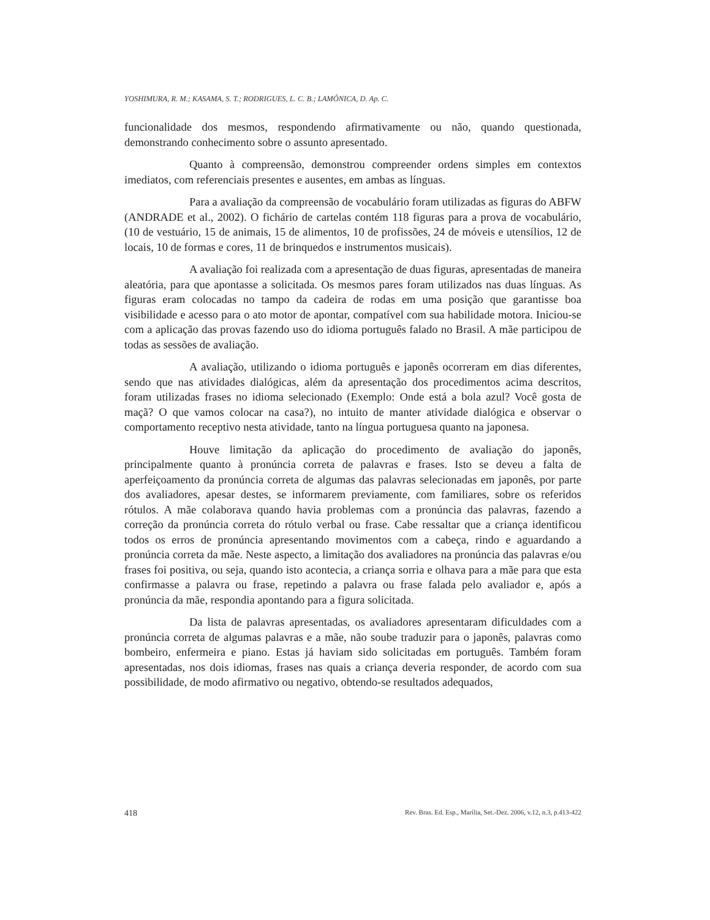YOSHIMURA, R. M.; KASAMA, S. T.; RODRIGUES, L. C. B.; LAMÔNICA, D. Ap. C.
funcionalidade dos mesmos, respondendo afirmativamente ou não, quando questionada, demonstrando conhecimento sobre o assunto apresentado.
Quanto à compreensão, demonstrou compreender ordens simples em contextos imediatos, com referenciais presentes e ausentes, em ambas as línguas.
Para a avaliação da compreensão de vocabulário foram utilizadas as figuras do ABFW (ANDRADE et al., 2002). O fichário de cartelas contém 118 figuras para a prova de vocabulário, (10 de vestuário, 15 de animais, 15 de alimentos, 10 de profissões, 24 de móveis e utensílios, 12 de locais, 10 de formas e cores, 11 de brinquedos e instrumentos musicais).
A avaliação foi realizada com a apresentação de duas figuras, apresentadas de maneira aleatória, para que apontasse a solicitada. Os mesmos pares foram utilizados nas duas línguas. As figuras eram colocadas no tampo da cadeira de rodas em uma posição que garantisse boa visibilidade e acesso para o ato motor de apontar, compatível com sua habilidade motora. Iniciou-se com a aplicação das provas fazendo uso do idioma português falado no Brasil. A mãe participou de todas as sessões de avaliação.
A avaliação, utilizando o idioma português e japonês ocorreram em dias diferentes, sendo que nas atividades dialógicas, além da apresentação dos procedimentos acima descritos, foram utilizadas frases no idioma selecionado (Exemplo: Onde está a bola azul? Você gosta de maçã? O que vamos colocar na casa?), no intuito de manter atividade dialógica e observar o comportamento receptivo nesta atividade, tanto na língua portuguesa quanto na japonesa.
Houve limitação da aplicação do procedimento de avaliação do japonês, principalmente quanto à pronúncia correta de palavras e frases. Isto se deveu a falta de aperfeiçoamento da pronúncia correta de algumas das palavras selecionadas em japonês, por parte dos avaliadores, apesar destes, se informarem previamente, com familiares, sobre os referidos rótulos. A mãe colaborava quando havia problemas com a pronúncia das palavras, fazendo a correção da pronúncia correta do rótulo verbal ou frase. Cabe ressaltar que a criança identificou todos os erros de pronúncia apresentando movimentos com a cabeça, rindo e aguardando a pronúncia correta da mãe. Neste aspecto, a limitação dos avaliadores na pronúncia das palavras e/ou frases foi positiva, ou seja, quando isto acontecia, a criança sorria e olhava para a mãe para que esta confirmasse a palavra ou frase, repetindo a palavra ou frase falada pelo avaliador e, após a pronúncia da mãe, respondia apontando para a figura solicitada.
Da lista de palavras apresentadas, os avaliadores apresentaram dificuldades com a pronúncia correta de algumas palavras e a mãe, não soube traduzir para o japonês, palavras como bombeiro, enfermeira e piano. Estas já haviam sido solicitadas em português. Também foram apresentadas, nos dois idiomas, frases nas quais a criança deveria responder, de acordo com sua possibilidade, de modo afirmativo ou negativo, obtendo-se resultados adequados,
418 Rev. Bras. Ed. Esp., Marília, Set.-Dez. 2006, v.12, n.3, p.413-422